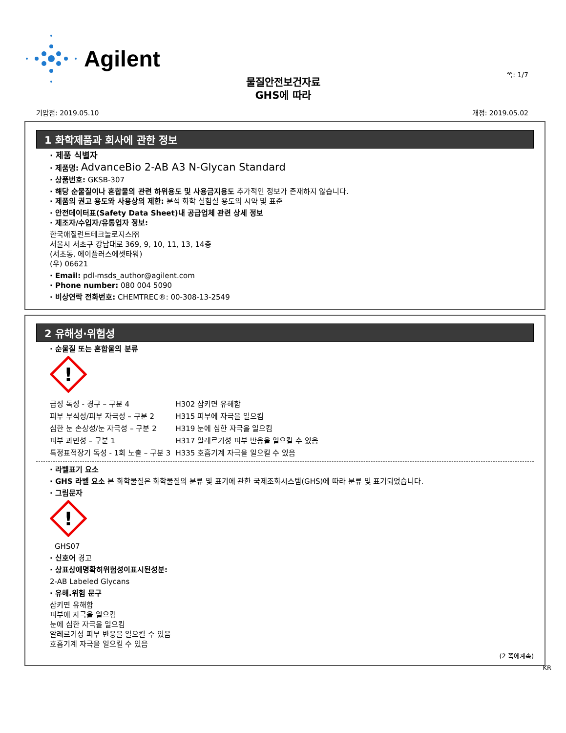Agilent
쪽: 1/7
물질안전보건자료
GHS에 따라
기압점: 2019.05.10 개정: 2019.05.02
1 화학제품과 회사에 관한 정보
· 제품 식별자
· 제품명: AdvanceBio 2-AB A3 N-Glycan Standard
· 상품번호: GKSB-307
· 해당 순물질이나 혼합물의 관련 하위용도 및 사용금지용도 추가적인 정보가 존재하지 않습니다.
· 제품의 권고 용도와 사용상의 제한: 분석 화학 실험실 용도의 시약 및 표준
· 안전데이터표(Safety Data Sheet)내 공급업체 관련 상세 정보
· 제조자/수입자/유통업자 정보:
한국애질런트테크놀로지스㈜
서울시 서초구 강남대로 369, 9, 10, 11, 13, 14층
(서초동, 에이플러스에셋타워)
(우) 06621
· Email: pdl-msds_author@agilent.com
· Phone number: 080 004 5090
· 비상연락 전화번호: CHEMTREC®: 00-308-13-2549
2 유해성·위험성
· 순물질 또는 혼합물의 분류
!
| 급성 독성 - 경구 – 구분 4 | H302 삼키면 유해함 |
| 피부 부식성/피부 자극성 – 구분 2 | H315 피부에 자극을 일으킴 |
| 심한 눈 손상성/눈 자극성 – 구분 2 | H319 눈에 심한 자극을 일으킴 |
| 피부 과민성 – 구분 1 | H317 알레르기성 피부 반응을 일으킬 수 있음 |
| 특정표적장기 독성 - 1회 노출 – 구분 3 | H335 호흡기계 자극을 일으킬 수 있음 |
· 라벨표기 요소
· GHS 라벨 요소 본 화학물질은 화학물질의 분류 및 표기에 관한 국제조화시스템(GHS)에 따라 분류 및 표기되었습니다.
· 그림문자
!
GHS07
· 신호어 경고
· 상표상에명확히위험성이표시된성분:
2-AB Labeled Glycans
· 유해.위험 문구
삼키면 유해함
피부에 자극을 일으킴
눈에 심한 자극을 일으킴
알레르기성 피부 반응을 일으킬 수 있음
호흡기계 자극을 일으킬 수 있음
(2 쪽에계속)
KR